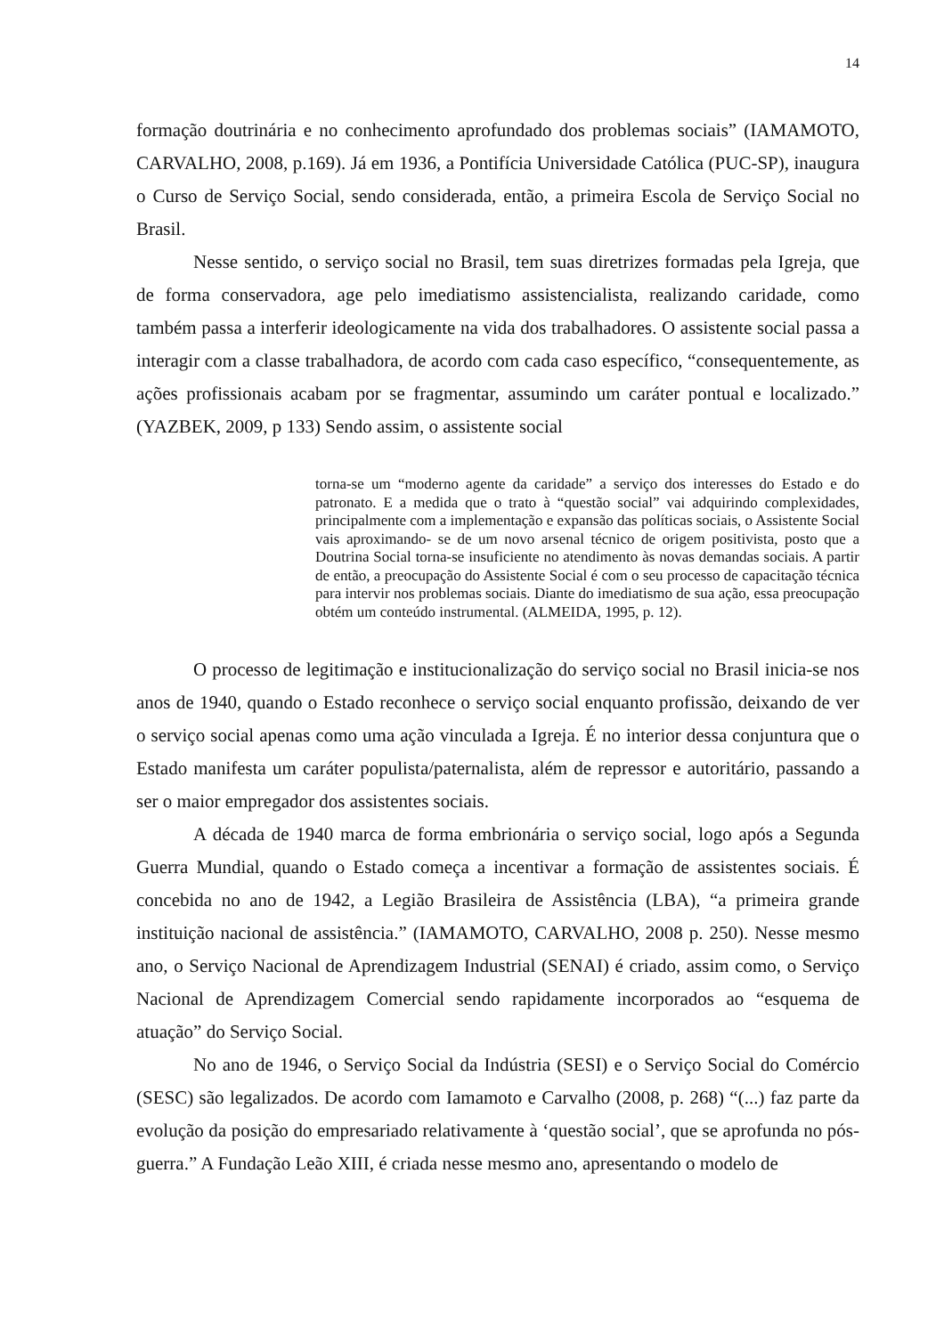14
formação doutrinária e no conhecimento aprofundado dos problemas sociais” (IAMAMOTO, CARVALHO, 2008, p.169). Já em 1936, a Pontifícia Universidade Católica (PUC-SP), inaugura o Curso de Serviço Social, sendo considerada, então, a primeira Escola de Serviço Social no Brasil.
Nesse sentido, o serviço social no Brasil, tem suas diretrizes formadas pela Igreja, que de forma conservadora, age pelo imediatismo assistencialista, realizando caridade, como também passa a interferir ideologicamente na vida dos trabalhadores. O assistente social passa a interagir com a classe trabalhadora, de acordo com cada caso específico, “consequentemente, as ações profissionais acabam por se fragmentar, assumindo um caráter pontual e localizado.” (YAZBEK, 2009, p 133) Sendo assim, o assistente social
torna-se um “moderno agente da caridade” a serviço dos interesses do Estado e do patronato. E a medida que o trato à “questão social” vai adquirindo complexidades, principalmente com a implementação e expansão das políticas sociais, o Assistente Social vais aproximando- se de um novo arsenal técnico de origem positivista, posto que a Doutrina Social torna-se insuficiente no atendimento às novas demandas sociais. A partir de então, a preocupação do Assistente Social é com o seu processo de capacitação técnica para intervir nos problemas sociais. Diante do imediatismo de sua ação, essa preocupação obtém um conteúdo instrumental. (ALMEIDA, 1995, p. 12).
O processo de legitimação e institucionalização do serviço social no Brasil inicia-se nos anos de 1940, quando o Estado reconhece o serviço social enquanto profissão, deixando de ver o serviço social apenas como uma ação vinculada a Igreja. É no interior dessa conjuntura que o Estado manifesta um caráter populista/paternalista, além de repressor e autoritário, passando a ser o maior empregador dos assistentes sociais.
A década de 1940 marca de forma embrionária o serviço social, logo após a Segunda Guerra Mundial, quando o Estado começa a incentivar a formação de assistentes sociais. É concebida no ano de 1942, a Legião Brasileira de Assistência (LBA), “a primeira grande instituição nacional de assistência.” (IAMAMOTO, CARVALHO, 2008 p. 250). Nesse mesmo ano, o Serviço Nacional de Aprendizagem Industrial (SENAI) é criado, assim como, o Serviço Nacional de Aprendizagem Comercial sendo rapidamente incorporados ao “esquema de atuação” do Serviço Social.
No ano de 1946, o Serviço Social da Indústria (SESI) e o Serviço Social do Comércio (SESC) são legalizados. De acordo com Iamamoto e Carvalho (2008, p. 268) “(...) faz parte da evolução da posição do empresariado relativamente à ‘questão social’, que se aprofunda no pós-guerra.” A Fundação Leão XIII, é criada nesse mesmo ano, apresentando o modelo de